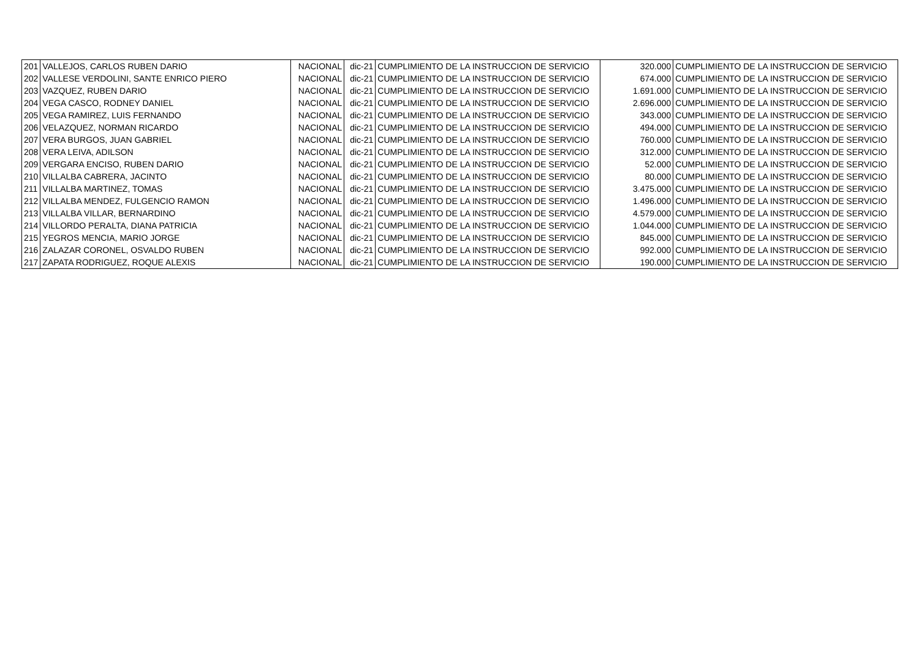| 201 | VALLEJOS, CARLOS RUBEN DARIO | NACIONAL | dic-21 | CUMPLIMIENTO DE LA INSTRUCCION DE SERVICIO | 320.000 | CUMPLIMIENTO DE LA INSTRUCCION DE SERVICIO |
| 202 | VALLESE VERDOLINI, SANTE ENRICO PIERO | NACIONAL | dic-21 | CUMPLIMIENTO DE LA INSTRUCCION DE SERVICIO | 674.000 | CUMPLIMIENTO DE LA INSTRUCCION DE SERVICIO |
| 203 | VAZQUEZ, RUBEN DARIO | NACIONAL | dic-21 | CUMPLIMIENTO DE LA INSTRUCCION DE SERVICIO | 1.691.000 | CUMPLIMIENTO DE LA INSTRUCCION DE SERVICIO |
| 204 | VEGA CASCO, RODNEY DANIEL | NACIONAL | dic-21 | CUMPLIMIENTO DE LA INSTRUCCION DE SERVICIO | 2.696.000 | CUMPLIMIENTO DE LA INSTRUCCION DE SERVICIO |
| 205 | VEGA RAMIREZ, LUIS FERNANDO | NACIONAL | dic-21 | CUMPLIMIENTO DE LA INSTRUCCION DE SERVICIO | 343.000 | CUMPLIMIENTO DE LA INSTRUCCION DE SERVICIO |
| 206 | VELAZQUEZ, NORMAN RICARDO | NACIONAL | dic-21 | CUMPLIMIENTO DE LA INSTRUCCION DE SERVICIO | 494.000 | CUMPLIMIENTO DE LA INSTRUCCION DE SERVICIO |
| 207 | VERA BURGOS, JUAN GABRIEL | NACIONAL | dic-21 | CUMPLIMIENTO DE LA INSTRUCCION DE SERVICIO | 760.000 | CUMPLIMIENTO DE LA INSTRUCCION DE SERVICIO |
| 208 | VERA LEIVA, ADILSON | NACIONAL | dic-21 | CUMPLIMIENTO DE LA INSTRUCCION DE SERVICIO | 312.000 | CUMPLIMIENTO DE LA INSTRUCCION DE SERVICIO |
| 209 | VERGARA ENCISO, RUBEN DARIO | NACIONAL | dic-21 | CUMPLIMIENTO DE LA INSTRUCCION DE SERVICIO | 52.000 | CUMPLIMIENTO DE LA INSTRUCCION DE SERVICIO |
| 210 | VILLALBA CABRERA, JACINTO | NACIONAL | dic-21 | CUMPLIMIENTO DE LA INSTRUCCION DE SERVICIO | 80.000 | CUMPLIMIENTO DE LA INSTRUCCION DE SERVICIO |
| 211 | VILLALBA MARTINEZ, TOMAS | NACIONAL | dic-21 | CUMPLIMIENTO DE LA INSTRUCCION DE SERVICIO | 3.475.000 | CUMPLIMIENTO DE LA INSTRUCCION DE SERVICIO |
| 212 | VILLALBA MENDEZ, FULGENCIO RAMON | NACIONAL | dic-21 | CUMPLIMIENTO DE LA INSTRUCCION DE SERVICIO | 1.496.000 | CUMPLIMIENTO DE LA INSTRUCCION DE SERVICIO |
| 213 | VILLALBA VILLAR, BERNARDINO | NACIONAL | dic-21 | CUMPLIMIENTO DE LA INSTRUCCION DE SERVICIO | 4.579.000 | CUMPLIMIENTO DE LA INSTRUCCION DE SERVICIO |
| 214 | VILLORDO PERALTA, DIANA PATRICIA | NACIONAL | dic-21 | CUMPLIMIENTO DE LA INSTRUCCION DE SERVICIO | 1.044.000 | CUMPLIMIENTO DE LA INSTRUCCION DE SERVICIO |
| 215 | YEGROS MENCIA, MARIO JORGE | NACIONAL | dic-21 | CUMPLIMIENTO DE LA INSTRUCCION DE SERVICIO | 845.000 | CUMPLIMIENTO DE LA INSTRUCCION DE SERVICIO |
| 216 | ZALAZAR CORONEL, OSVALDO RUBEN | NACIONAL | dic-21 | CUMPLIMIENTO DE LA INSTRUCCION DE SERVICIO | 992.000 | CUMPLIMIENTO DE LA INSTRUCCION DE SERVICIO |
| 217 | ZAPATA RODRIGUEZ, ROQUE ALEXIS | NACIONAL | dic-21 | CUMPLIMIENTO DE LA INSTRUCCION DE SERVICIO | 190.000 | CUMPLIMIENTO DE LA INSTRUCCION DE SERVICIO |